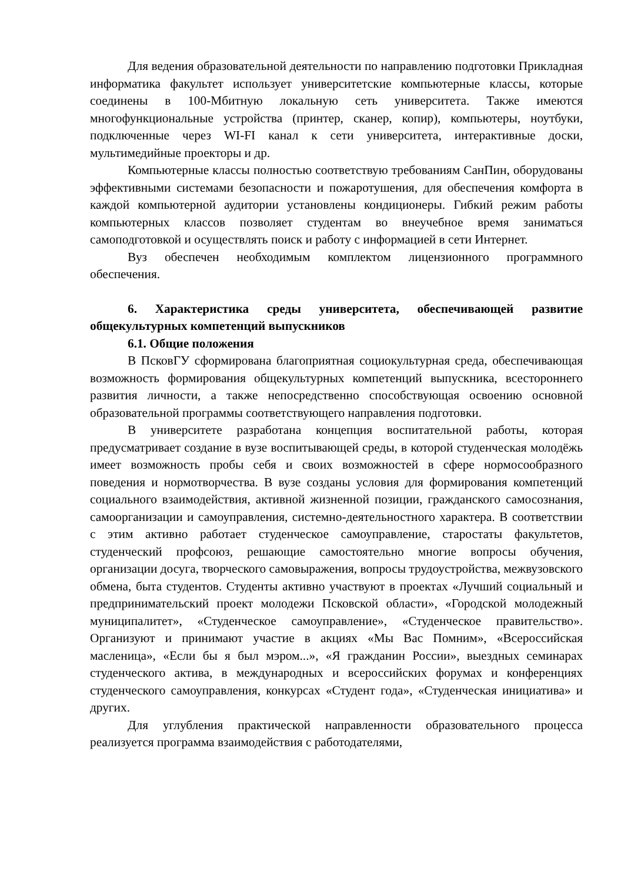Для ведения образовательной деятельности по направлению подготовки Прикладная информатика факультет использует университетские компьютерные классы, которые соединены в 100-Мбитную локальную сеть университета. Также имеются многофункциональные устройства (принтер, сканер, копир), компьютеры, ноутбуки, подключенные через WI-FI канал к сети университета, интерактивные доски, мультимедийные проекторы и др.
Компьютерные классы полностью соответствую требованиям СанПин, оборудованы эффективными системами безопасности и пожаротушения, для обеспечения комфорта в каждой компьютерной аудитории установлены кондиционеры. Гибкий режим работы компьютерных классов позволяет студентам во внеучебное время заниматься самоподготовкой и осуществлять поиск и работу с информацией в сети Интернет.
Вуз обеспечен необходимым комплектом лицензионного программного обеспечения.
6. Характеристика среды университета, обеспечивающей развитие общекультурных компетенций выпускников
6.1. Общие положения
В ПсковГУ сформирована благоприятная социокультурная среда, обеспечивающая возможность формирования общекультурных компетенций выпускника, всестороннего развития личности, а также непосредственно способствующая освоению основной образовательной программы соответствующего направления подготовки.
В университете разработана концепция воспитательной работы, которая предусматривает создание в вузе воспитывающей среды, в которой студенческая молодёжь имеет возможность пробы себя и своих возможностей в сфере нормосообразного поведения и нормотворчества. В вузе созданы условия для формирования компетенций социального взаимодействия, активной жизненной позиции, гражданского самосознания, самоорганизации и самоуправления, системно-деятельностного характера. В соответствии с этим активно работает студенческое самоуправление, старостаты факультетов, студенческий профсоюз, решающие самостоятельно многие вопросы обучения, организации досуга, творческого самовыражения, вопросы трудоустройства, межвузовского обмена, быта студентов. Студенты активно участвуют в проектах «Лучший социальный и предпринимательский проект молодежи Псковской области», «Городской молодежный муниципалитет», «Студенческое самоуправление», «Студенческое правительство». Организуют и принимают участие в акциях «Мы Вас Помним», «Всероссийская масленица», «Если бы я был мэром...», «Я гражданин России», выездных семинарах студенческого актива, в международных и всероссийских форумах и конференциях студенческого самоуправления, конкурсах «Студент года», «Студенческая инициатива» и других.
Для углубления практической направленности образовательного процесса реализуется программа взаимодействия с работодателями,